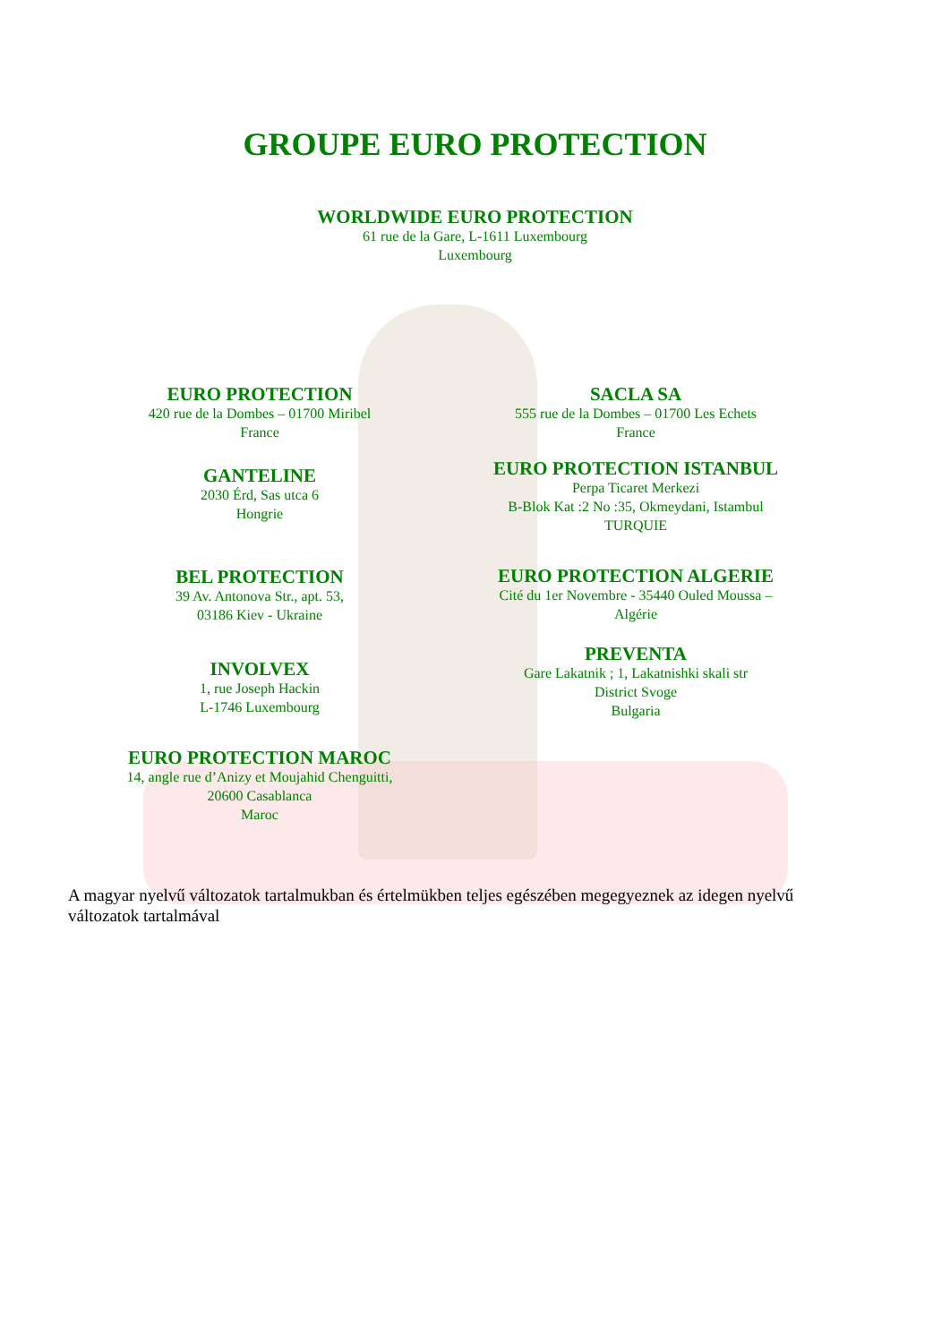GROUPE EURO PROTECTION
WORLDWIDE EURO PROTECTION
61 rue de la Gare, L-1611 Luxembourg
Luxembourg
EURO PROTECTION
420 rue de la Dombes – 01700 Miribel
France
GANTELINE
2030 Érd, Sas utca 6
Hongrie
BEL PROTECTION
39 Av. Antonova Str., apt. 53,
03186 Kiev - Ukraine
INVOLVEX
1, rue Joseph Hackin
L-1746 Luxembourg
EURO PROTECTION MAROC
14, angle rue d’Anizy et Moujahid Chenguitti,
20600 Casablanca
Maroc
SACLA SA
555 rue de la Dombes – 01700 Les Echets
France
EURO PROTECTION ISTANBUL
Perpa Ticaret Merkezi
B-Blok Kat :2 No :35, Okmeydani, Istambul
TURQUIE
EURO PROTECTION ALGERIE
Cité du 1er Novembre - 35440 Ouled Moussa –
Algérie
PREVENTA
Gare Lakatnik ; 1, Lakatnishki skali str
District Svoge
Bulgaria
A magyar nyelvű változatok tartalmukban és értelmükben teljes egészében megegyeznek az idegen nyelvű változatok tartalmával